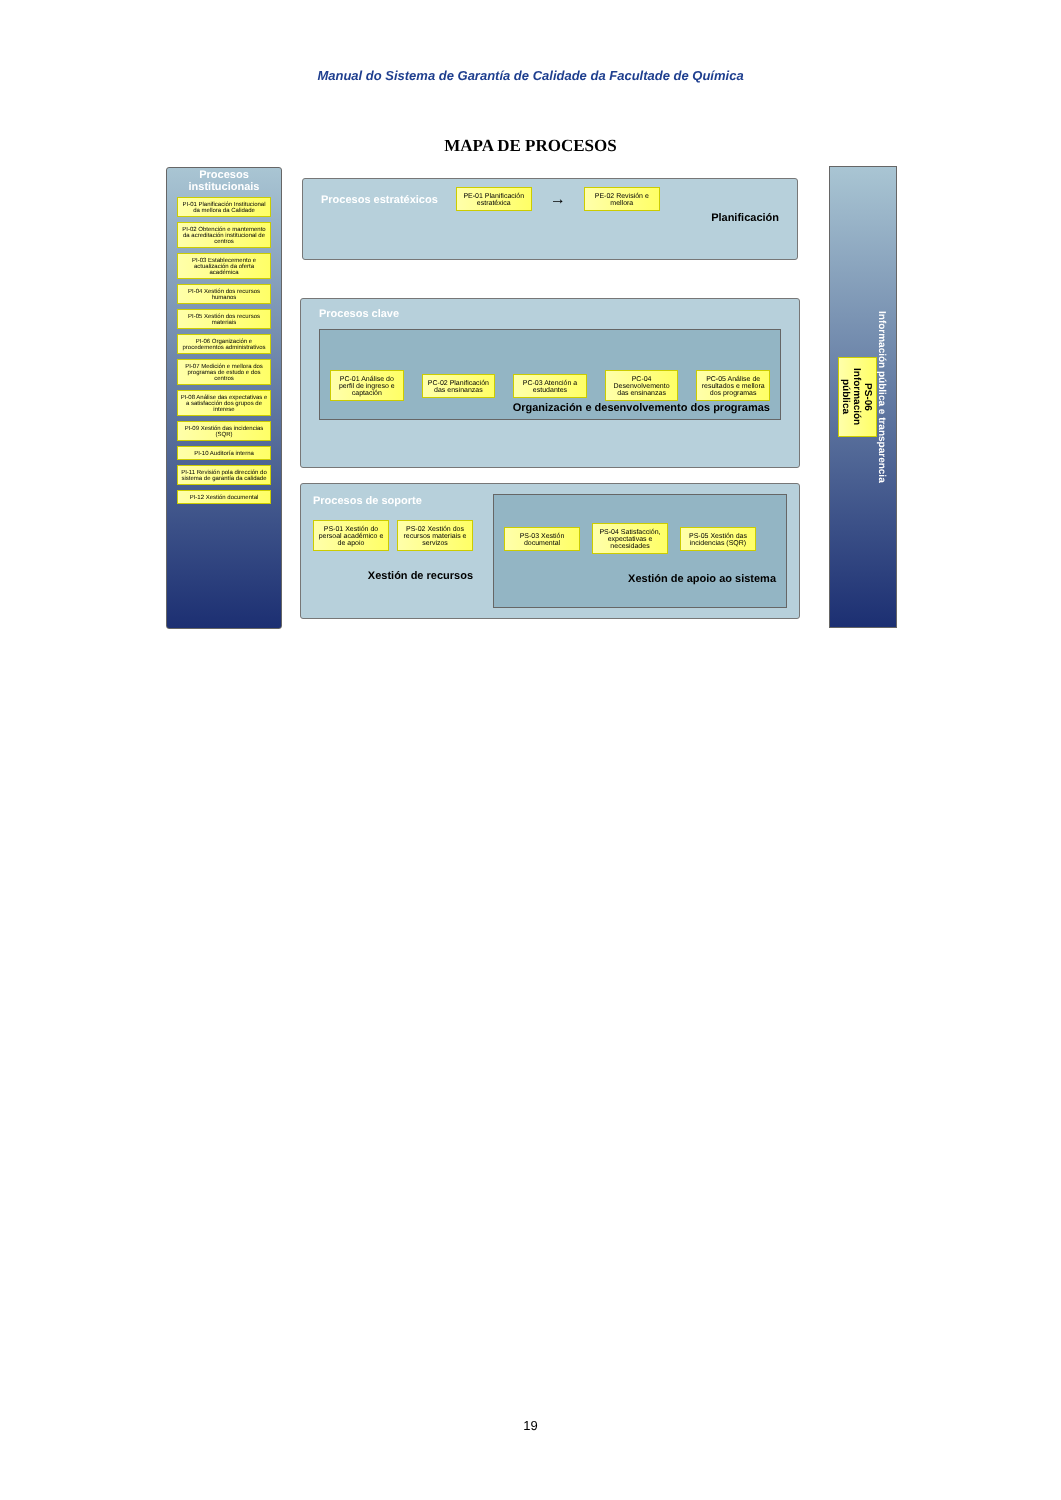Manual do Sistema de Garantía de Calidade da Facultade de Química
MAPA DE PROCESOS
Procesos institucionais
PI-01 Planificación Institucional da mellora da Calidade
PI-02 Obtención e mantemento da acreditación institucional de centros
PI-03 Establecemento e actualización da oferta académica
PI-04 Xestión dos recursos humanos
PI-05 Xestión dos recursos materiais
PI-06 Organización e procedementos administrativos
PI-07 Medición e mellora dos programas de estudo e dos centros
PI-08 Análise das expectativas e a satisfacción dos grupos de interese
PI-09 Xestión das incidencias (SQR)
PI-10 Auditoría interna
PI-11 Revisión pola dirección do sistema de garantía da calidade
PI-12 Xestión documental
Procesos estratéxicos
PE-01 Planificación estratéxica
→
PE-02 Revisión e mellora
Planificación
Procesos clave
PC-01 Análise do perfil de ingreso e captación
PC-02 Planificación das ensinanzas
PC-03 Atención a estudantes
PC-04 Desenvolvemento das ensinanzas
PC-05 Análise de resultados e mellora dos programas
Organización e desenvolvemento dos programas
Procesos de soporte
PS-01 Xestión do persoal académico e de apoio
PS-02 Xestión dos recursos materiais e servizos
Xestión de recursos
PS-03 Xestión documental
PS-04 Satisfacción, expectativas e necesidades
PS-05 Xestión das incidencias (SQR)
Xestión de apoio ao sistema
PS-06 Información pública
Información pública e transparencia
19